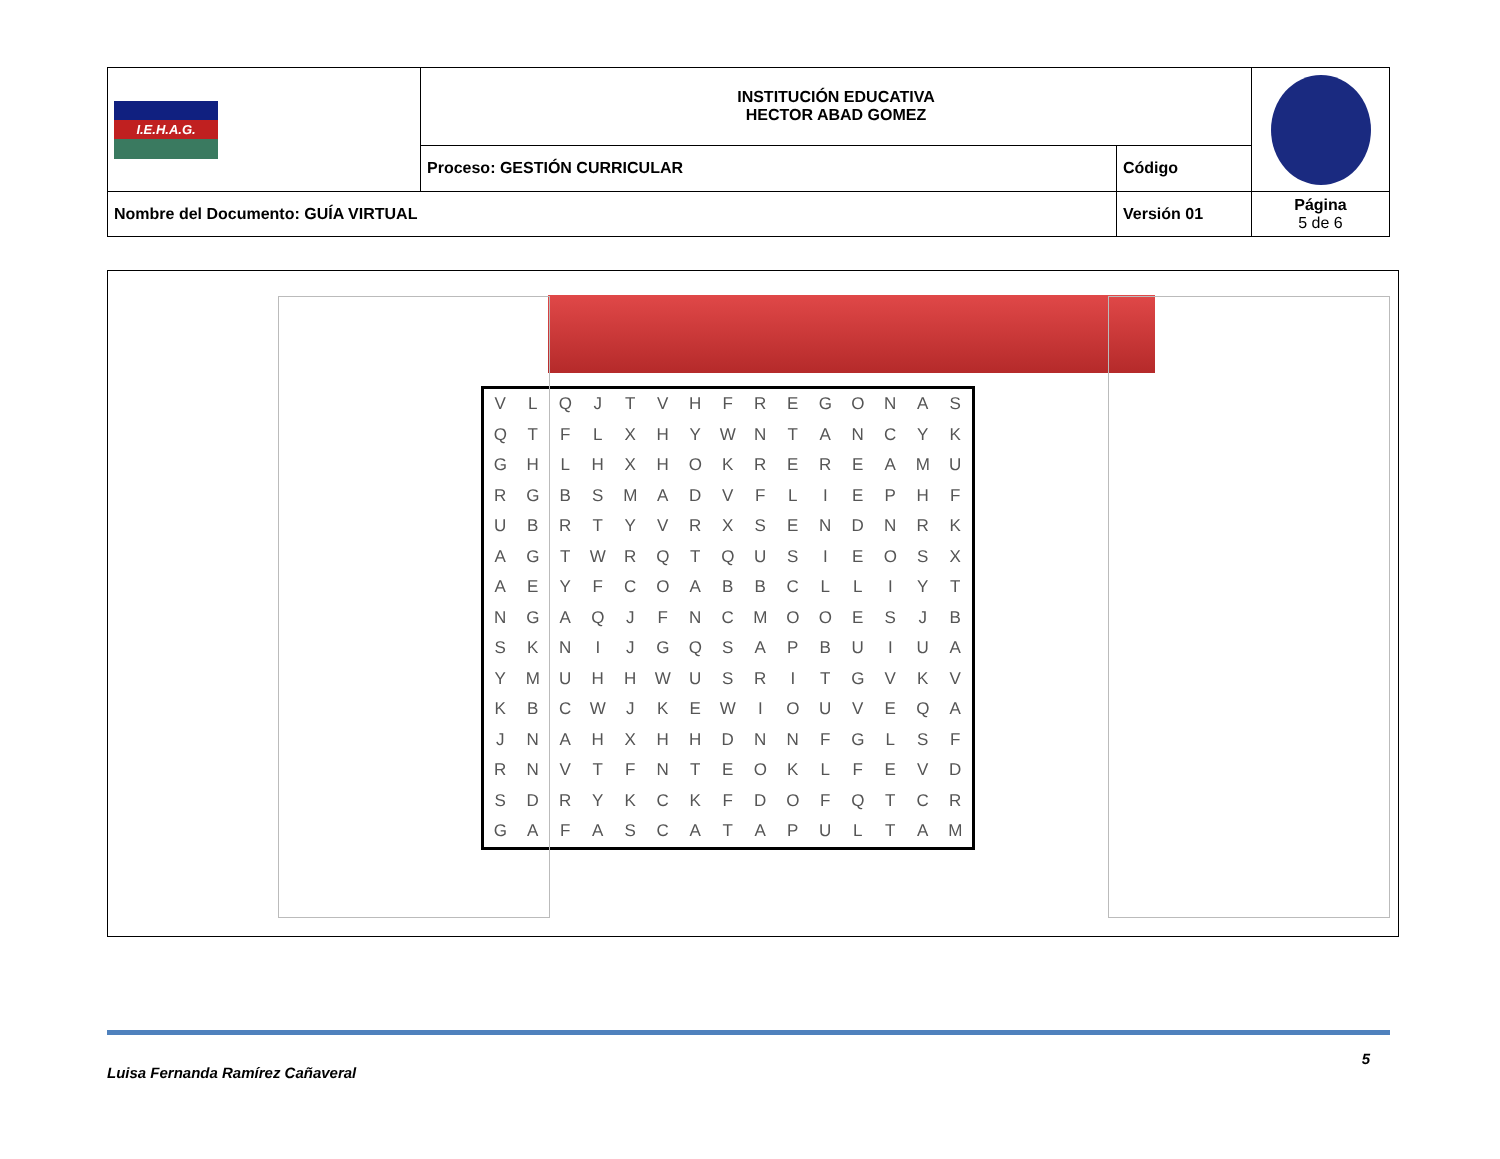| I.E.H.A.G. | INSTITUCIÓN EDUCATIVA HECTOR ABAD GOMEZ | | |
| | Proceso: GESTIÓN CURRICULAR | Código | |
| Nombre del Documento: GUÍA VIRTUAL | | Versión 01 | Página 5 de 6 |
| V | L | Q | J | T | V | H | F | R | E | G | O | N | A | S |
| Q | T | F | L | X | H | Y | W | N | T | A | N | C | Y | K |
| G | H | L | H | X | H | O | K | R | E | R | E | A | M | U |
| R | G | B | S | M | A | D | V | F | L | I | E | P | H | F |
| U | B | R | T | Y | V | R | X | S | E | N | D | N | R | K |
| A | G | T | W | R | Q | T | Q | U | S | I | E | O | S | X |
| A | E | Y | F | C | O | A | B | B | C | L | L | I | Y | T |
| N | G | A | Q | J | F | N | C | M | O | O | E | S | J | B |
| S | K | N | I | J | G | Q | S | A | P | B | U | I | U | A |
| Y | M | U | H | H | W | U | S | R | I | T | G | V | K | V |
| K | B | C | W | J | K | E | W | I | O | U | V | E | Q | A |
| J | N | A | H | X | H | H | D | N | N | F | G | L | S | F |
| R | N | V | T | F | N | T | E | O | K | L | F | E | V | D |
| S | D | R | Y | K | C | K | F | D | O | F | Q | T | C | R |
| G | A | F | A | S | C | A | T | A | P | U | L | T | A | M |
Luisa Fernanda Ramírez Cañaveral 5